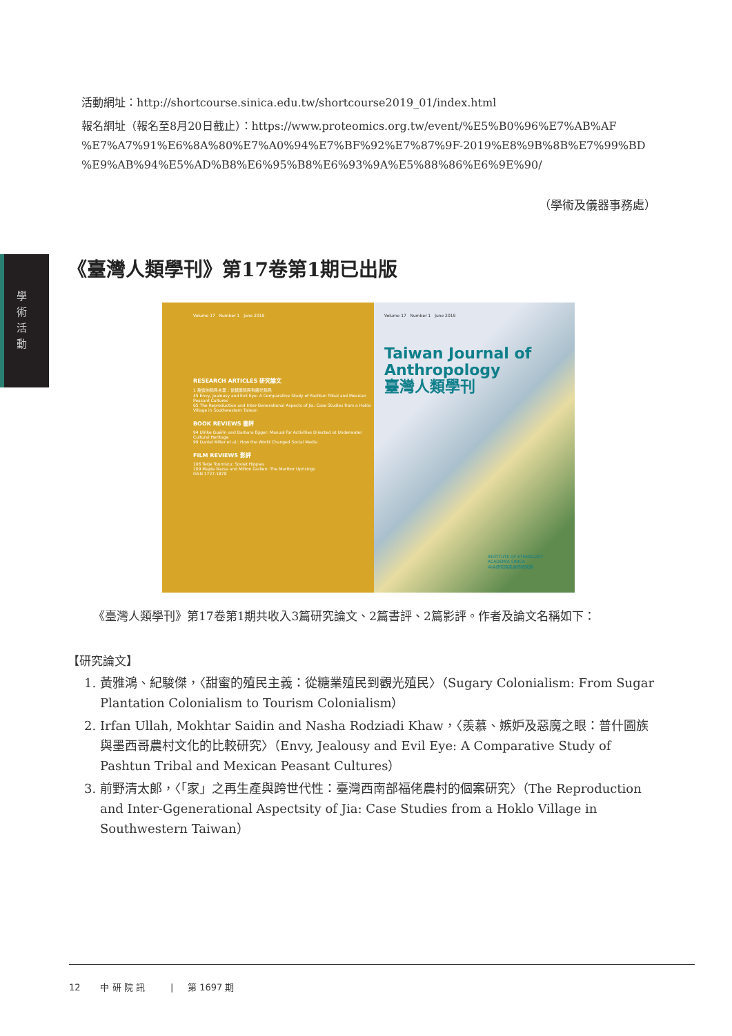活動網址：http://shortcourse.sinica.edu.tw/shortcourse2019_01/index.html
報名網址（報名至8月20日截止）：https://www.proteomics.org.tw/event/%E5%B0%96%E7%AB%AF
%E7%A7%91%E6%8A%80%E7%A0%94%E7%BF%92%E7%87%9F-2019%E8%9B%8B%E7%99%BD
%E9%AB%94%E5%AD%B8%E6%95%B8%E6%93%9A%E5%88%86%E6%9E%90/
（學術及儀器事務處）
學 術 活 動
《臺灣人類學刊》第17卷第1期已出版
Volume 17 Number 1 June 2019
RESEARCH ARTICLES 研究論文
1 甜蜜的殖民主義：從糖業殖民到觀光殖民
45 Envy, Jealousy and Evil Eye: A Comparative Study of Pashtun Tribal and Mexican Peasant Cultures
65 The Reproduction and Inter-Generational Aspects of Jia: Case Studies from a Hoklo Village in Southwestern Taiwan
BOOK REVIEWS 書評
94 Ulrike Guérin and Barbara Egger: Manual for Activities Directed at Underwater Cultural Heritage
99 Daniel Miller et al.: How the World Changed Social Media
FILM REVIEWS 影評
106 Terje Toomistu: Soviet Hippies
109 Maple Razsa and Milton Guillen: The Maribor Uprisings
ISSN 1727-1878
Volume 17 Number 1 June 2019
Taiwan Journal of Anthropology
臺灣人類學刊
INSTITUTE OF ETHNOLOGY
ACADEMIA SINICA
中央研究院民族學研究所
《臺灣人類學刊》第17卷第1期共收入3篇研究論文、2篇書評、2篇影評。作者及論文名稱如下：
【研究論文】
1. 黃雅鴻、紀駿傑，〈甜蜜的殖民主義：從糖業殖民到觀光殖民〉（Sugary Colonialism: From Sugar Plantation Colonialism to Tourism Colonialism）
2. Irfan Ullah, Mokhtar Saidin and Nasha Rodziadi Khaw，〈羨慕、嫉妒及惡魔之眼：普什圖族與墨西哥農村文化的比較研究〉（Envy, Jealousy and Evil Eye: A Comparative Study of Pashtun Tribal and Mexican Peasant Cultures）
3. 前野清太郎，〈「家」之再生產與跨世代性：臺灣西南部福佬農村的個案研究〉（The Reproduction and Inter-Ggenerational Aspectsity of Jia: Case Studies from a Hoklo Village in Southwestern Taiwan）
12 中 研 院 訊 | 第 1697 期